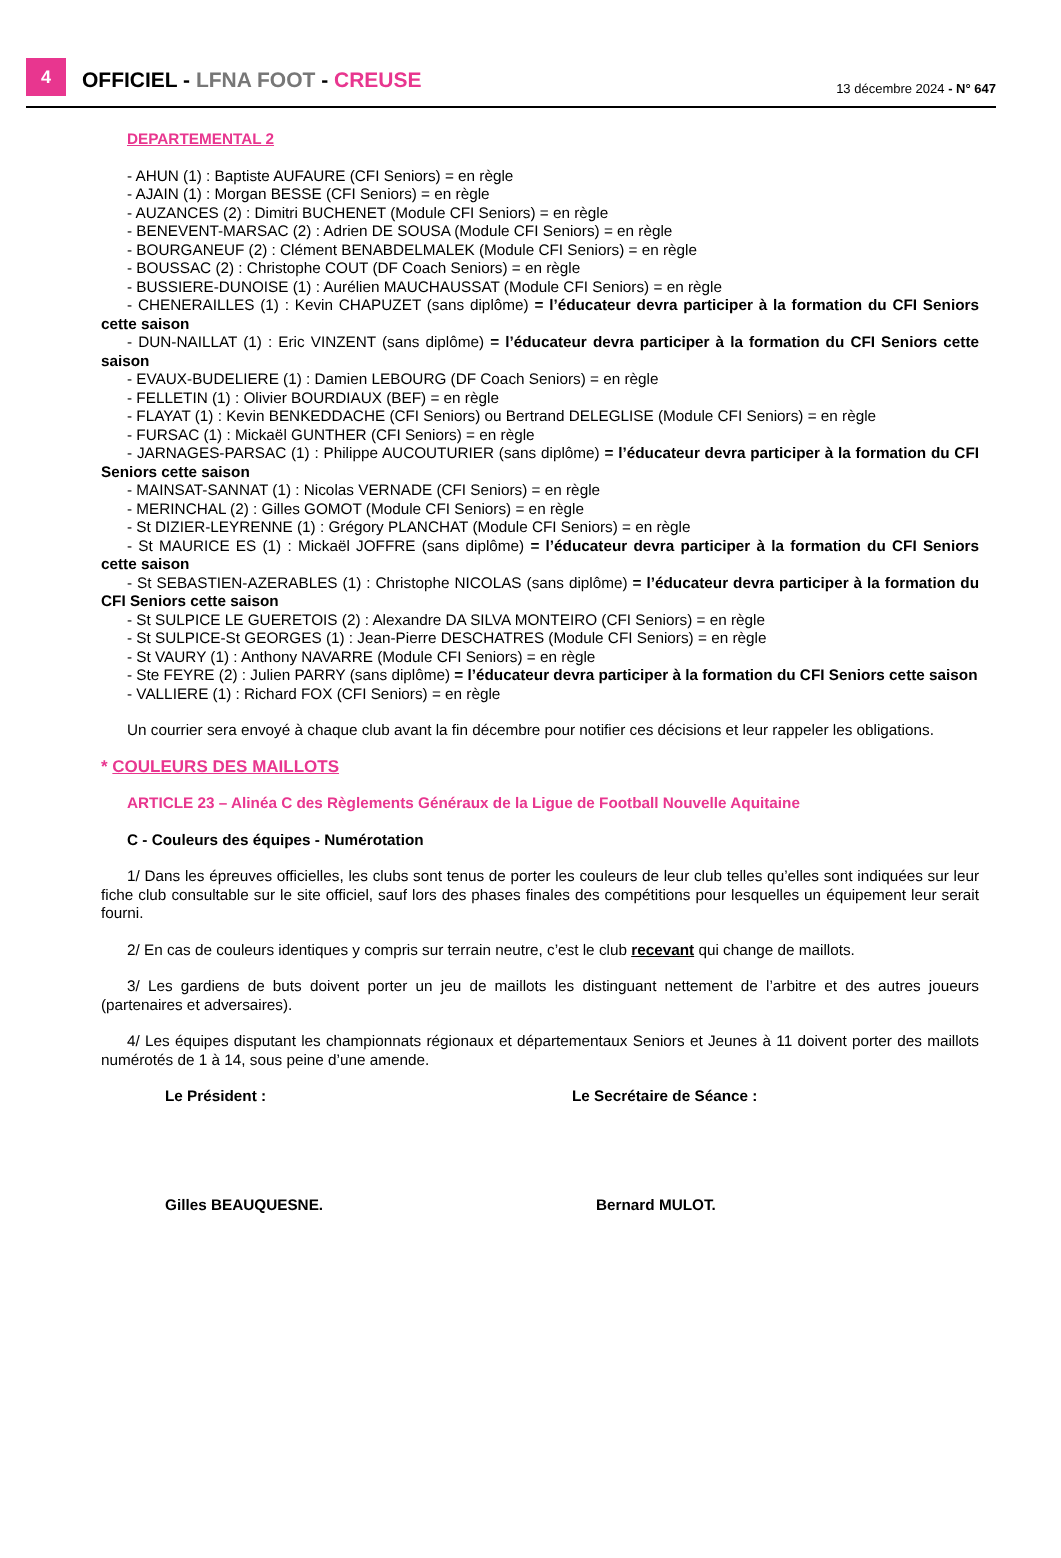4
OFFICIEL - LFNA FOOT - CREUSE
13 décembre 2024 - N° 647
DEPARTEMENTAL 2
- AHUN (1) : Baptiste AUFAURE (CFI Seniors) = en règle
- AJAIN (1) : Morgan BESSE (CFI Seniors) = en règle
- AUZANCES (2) : Dimitri BUCHENET (Module CFI Seniors) = en règle
- BENEVENT-MARSAC (2) : Adrien DE SOUSA (Module CFI Seniors) = en règle
- BOURGANEUF (2) : Clément BENABDELMALEK (Module CFI Seniors) = en règle
- BOUSSAC (2) : Christophe COUT (DF Coach Seniors) = en règle
- BUSSIERE-DUNOISE (1) : Aurélien MAUCHAUSSAT (Module CFI Seniors) = en règle
- CHENERAILLES (1) : Kevin CHAPUZET (sans diplôme) = l’éducateur devra participer à la formation du CFI Seniors cette saison
- DUN-NAILLAT (1) : Eric VINZENT (sans diplôme) = l’éducateur devra participer à la formation du CFI Seniors cette saison
- EVAUX-BUDELIERE (1) : Damien LEBOURG (DF Coach Seniors) = en règle
- FELLETIN (1) : Olivier BOURDIAUX (BEF) = en règle
- FLAYAT (1) : Kevin BENKEDDACHE (CFI Seniors) ou Bertrand DELEGLISE (Module CFI Seniors) = en règle
- FURSAC (1) : Mickaël GUNTHER (CFI Seniors) = en règle
- JARNAGES-PARSAC (1) : Philippe AUCOUTURIER (sans diplôme) = l’éducateur devra participer à la formation du CFI Seniors cette saison
- MAINSAT-SANNAT (1) : Nicolas VERNADE (CFI Seniors) = en règle
- MERINCHAL (2) : Gilles GOMOT (Module CFI Seniors) = en règle
- St DIZIER-LEYRENNE (1) : Grégory PLANCHAT (Module CFI Seniors) = en règle
- St MAURICE ES (1) : Mickaël JOFFRE (sans diplôme) = l’éducateur devra participer à la formation du CFI Seniors cette saison
- St SEBASTIEN-AZERABLES (1) : Christophe NICOLAS (sans diplôme) = l’éducateur devra participer à la formation du CFI Seniors cette saison
- St SULPICE LE GUERETOIS (2) : Alexandre DA SILVA MONTEIRO (CFI Seniors) = en règle
- St SULPICE-St GEORGES (1) : Jean-Pierre DESCHATRES (Module CFI Seniors) = en règle
- St VAURY (1) : Anthony NAVARRE (Module CFI Seniors) = en règle
- Ste FEYRE (2) : Julien PARRY (sans diplôme) = l’éducateur devra participer à la formation du CFI Seniors cette saison
- VALLIERE (1) : Richard FOX (CFI Seniors) = en règle
Un courrier sera envoyé à chaque club avant la fin décembre pour notifier ces décisions et leur rappeler les obligations.
* COULEURS DES MAILLOTS
ARTICLE 23 – Alinéa C des Règlements Généraux de la Ligue de Football Nouvelle Aquitaine
C - Couleurs des équipes - Numérotation
1/ Dans les épreuves officielles, les clubs sont tenus de porter les couleurs de leur club telles qu’elles sont indiquées sur leur fiche club consultable sur le site officiel, sauf lors des phases finales des compétitions pour lesquelles un équipement leur serait fourni.
2/ En cas de couleurs identiques y compris sur terrain neutre, c’est le club recevant qui change de maillots.
3/ Les gardiens de buts doivent porter un jeu de maillots les distinguant nettement de l’arbitre et des autres joueurs (partenaires et adversaires).
4/ Les équipes disputant les championnats régionaux et départementaux Seniors et Jeunes à 11 doivent porter des maillots numérotés de 1 à 14, sous peine d’une amende.
Le Président :
Gilles BEAUQUESNE.
Le Secrétaire de Séance :
Bernard MULOT.